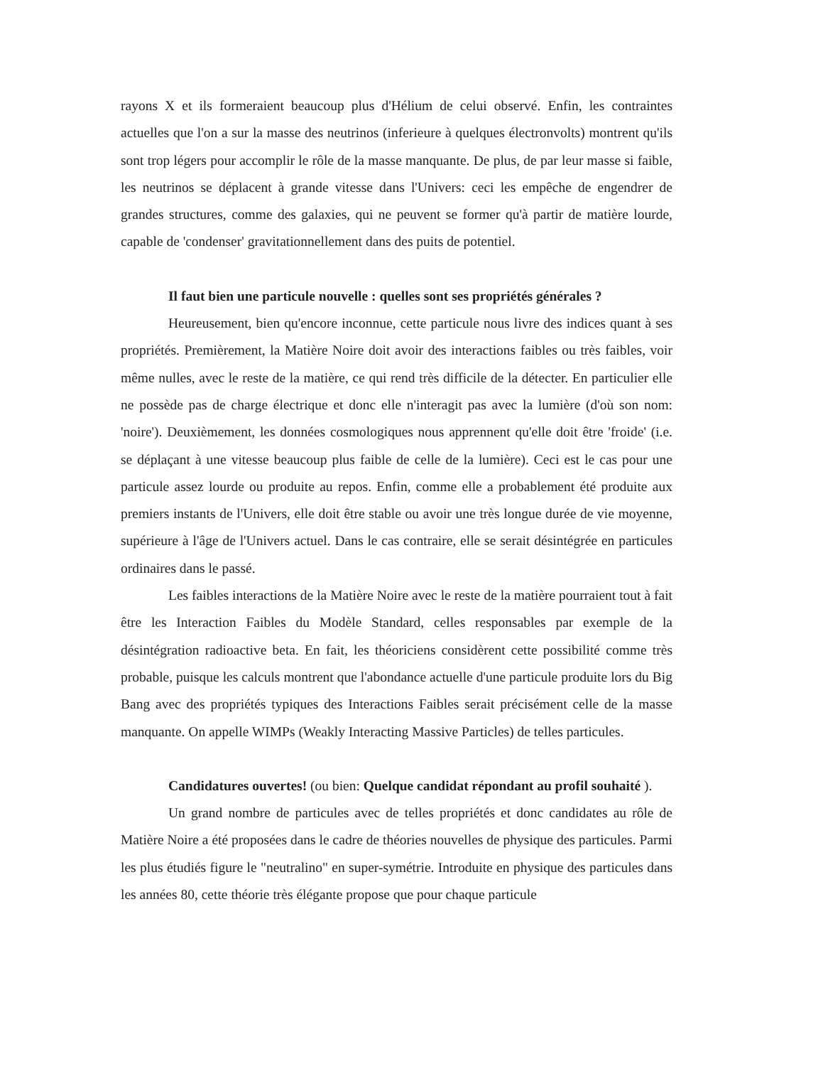rayons X et ils formeraient beaucoup plus d'Hélium de celui observé. Enfin, les contraintes actuelles que l'on a sur la masse des neutrinos (inferieure à quelques électronvolts) montrent qu'ils sont trop légers pour accomplir le rôle de la masse manquante. De plus, de par leur masse si faible, les neutrinos se déplacent à grande vitesse dans l'Univers: ceci les empêche de engendrer de grandes structures, comme des galaxies, qui ne peuvent se former qu'à partir de matière lourde, capable de 'condenser' gravitationnellement dans des puits de potentiel.
Il faut bien une particule nouvelle : quelles sont ses propriétés générales ?
Heureusement, bien qu'encore inconnue, cette particule nous livre des indices quant à ses propriétés. Premièrement, la Matière Noire doit avoir des interactions faibles ou très faibles, voir même nulles, avec le reste de la matière, ce qui rend très difficile de la détecter. En particulier elle ne possède pas de charge électrique et donc elle n'interagit pas avec la lumière (d'où son nom: 'noire'). Deuxièmement, les données cosmologiques nous apprennent qu'elle doit être 'froide' (i.e. se déplaçant à une vitesse beaucoup plus faible de celle de la lumière). Ceci est le cas pour une particule assez lourde ou produite au repos. Enfin, comme elle a probablement été produite aux premiers instants de l'Univers, elle doit être stable ou avoir une très longue durée de vie moyenne, supérieure à l'âge de l'Univers actuel. Dans le cas contraire, elle se serait désintégrée en particules ordinaires dans le passé.
Les faibles interactions de la Matière Noire avec le reste de la matière pourraient tout à fait être les Interaction Faibles du Modèle Standard, celles responsables par exemple de la désintégration radioactive beta. En fait, les théoriciens considèrent cette possibilité comme très probable, puisque les calculs montrent que l'abondance actuelle d'une particule produite lors du Big Bang avec des propriétés typiques des Interactions Faibles serait précisément celle de la masse manquante. On appelle WIMPs (Weakly Interacting Massive Particles) de telles particules.
Candidatures ouvertes! (ou bien: Quelque candidat répondant au profil souhaité ).
Un grand nombre de particules avec de telles propriétés et donc candidates au rôle de Matière Noire a été proposées dans le cadre de théories nouvelles de physique des particules. Parmi les plus étudiés figure le "neutralino" en super-symétrie. Introduite en physique des particules dans les années 80, cette théorie très élégante propose que pour chaque particule